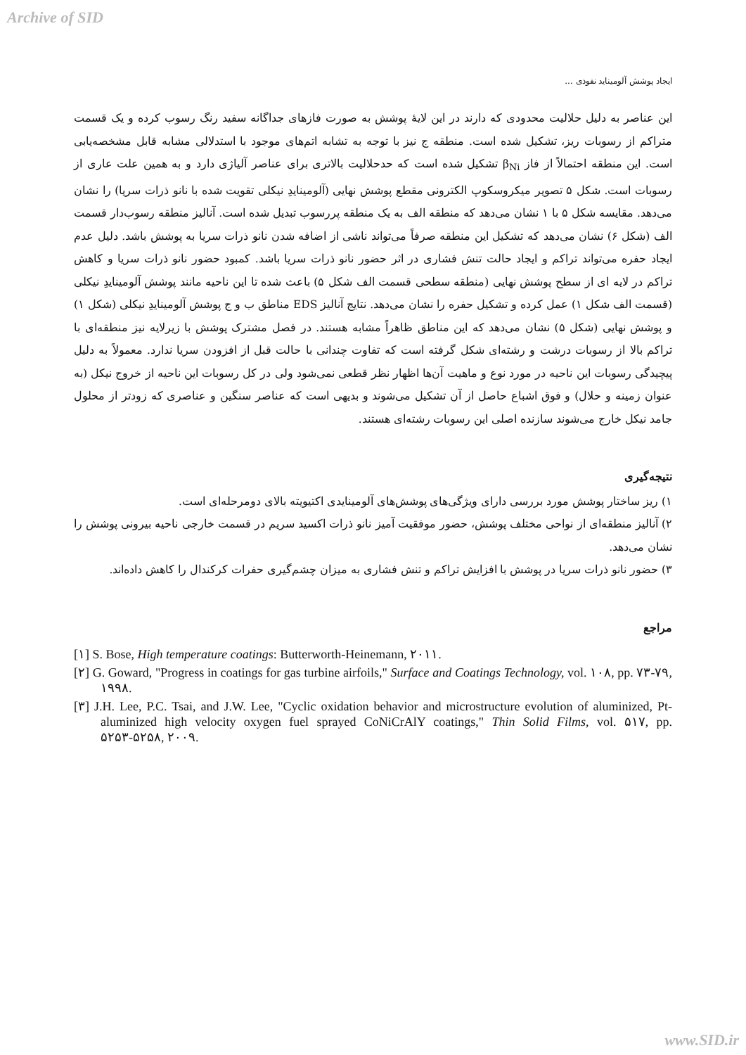Archive of SID
ایجاد پوشش آلومیناید نفوذی ...
این عناصر به دلیل حلالیت محدودی که دارند در این لایهٔ پوشش به صورت فازهای جداگانه سفید رنگ رسوب کرده و یک قسمت متراکم از رسوبات ریز، تشکیل شده است. منطقه ج نیز با توجه به تشابه اتم‌های موجود با استدلالی مشابه قابل مشخصه‌یابی است. این منطقه احتمالاً از فاز β<sub>Ni</sub> تشکیل شده است که حدحلالیت بالاتری برای عناصر آلیاژی دارد و به همین علت عاری از رسوبات است. شکل ۵ تصویر میکروسکوپ الکترونی مقطع پوشش نهایی (آلومینایدِ نیکلی تقویت شده با نانو ذرات سریا) را نشان می‌دهد. مقایسه شکل ۵ با ۱ نشان می‌دهد که منطقه الف به یک منطقه پررسوب تبدیل شده است. آنالیز منطقه رسوب‌دار قسمت الف (شکل ۶) نشان می‌دهد که تشکیل این منطقه صرفاً می‌تواند ناشی از اضافه شدن نانو ذرات سریا به پوشش باشد. دلیل عدم ایجاد حفره می‌تواند تراکم و ایجاد حالت تنش فشاری در اثر حضور نانو ذرات سریا باشد. کمبود حضور نانو ذرات سریا و کاهش تراکم در لایه ای از سطح پوشش نهایی (منطقه سطحی قسمت الف شکل ۵) باعث شده تا این ناحیه مانند پوشش آلومینایدِ نیکلی (قسمت الف شکل ۱) عمل کرده و تشکیل حفره را نشان می‌دهد. نتایج آنالیز EDS مناطق ب و ج پوشش آلومینایدِ نیکلی (شکل ۱) و پوشش نهایی (شکل ۵) نشان می‌دهد که این مناطق ظاهراً مشابه هستند. در فصل مشترک پوشش با زیرلایه نیز منطقه‌ای با تراکم بالا از رسوبات درشت و رشته‌ای شکل گرفته است که تفاوت چندانی با حالت قبل از افزودن سریا ندارد. معمولاً به دلیل پیچیدگی رسوبات این ناحیه در مورد نوع و ماهیت آن‌ها اظهار نظر قطعی نمی‌شود ولی در کل رسوبات این ناحیه از خروج نیکل (به عنوان زمینه و حلال) و فوق اشباع حاصل از آن تشکیل می‌شوند و بدیهی است که عناصر سنگین و عناصری که زودتر از محلول جامد نیکل خارج می‌شوند سازنده اصلی این رسوبات رشته‌ای هستند.
نتیجه‌گیری
۱) ریز ساختار پوشش مورد بررسی دارای ویژگی‌های پوشش‌های آلومینایدی اکتیویته بالای دومرحله‌ای است.
۲) آنالیز منطقه‌ای از نواحی مختلف پوشش، حضور موفقیت آمیز نانو ذرات اکسید سریم در قسمت خارجی ناحیه بیرونی پوشش را نشان می‌دهد.
۳) حضور نانو ذرات سریا در پوشش با افزایش تراکم و تنش فشاری به میزان چشم‌گیری حفرات کرکندال را کاهش داده‌اند.
مراجع
[۱] S. Bose, High temperature coatings: Butterworth-Heinemann, ۲۰۱۱.
[۲] G. Goward, "Progress in coatings for gas turbine airfoils," Surface and Coatings Technology, vol. ۱۰۸, pp. ۷۳-۷۹, ۱۹۹۸.
[۳] J.H. Lee, P.C. Tsai, and J.W. Lee, "Cyclic oxidation behavior and microstructure evolution of aluminized, Pt-aluminized high velocity oxygen fuel sprayed CoNiCrAlY coatings," Thin Solid Films, vol. ۵۱۷, pp. ۵۲۵۳-۵۲۵۸, ۲۰۰۹.
www.SID.ir